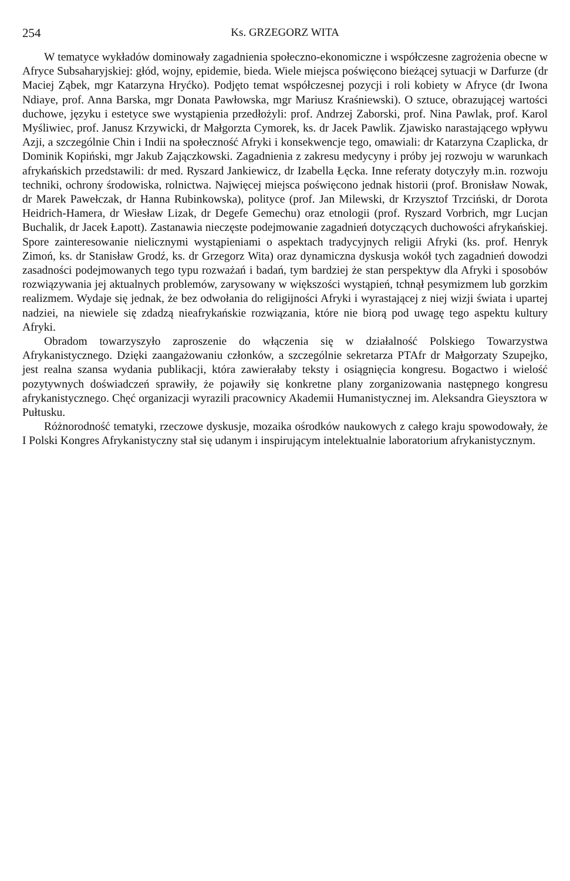254 Ks. GRZEGORZ WITA
W tematyce wykładów dominowały zagadnienia społeczno-ekonomiczne i współczesne zagrożenia obecne w Afryce Subsaharyjskiej: głód, wojny, epidemie, bieda. Wiele miejsca poświęcono bieżącej sytuacji w Darfurze (dr Maciej Ząbek, mgr Katarzyna Hryćko). Podjęto temat współczesnej pozycji i roli kobiety w Afryce (dr Iwona Ndiaye, prof. Anna Barska, mgr Donata Pawłowska, mgr Mariusz Kraśniewski). O sztuce, obrazującej wartości duchowe, języku i estetyce swe wystąpienia przedłożyli: prof. Andrzej Zaborski, prof. Nina Pawlak, prof. Karol Myśliwiec, prof. Janusz Krzywicki, dr Małgorzta Cymorek, ks. dr Jacek Pawlik. Zjawisko narastającego wpływu Azji, a szczególnie Chin i Indii na społeczność Afryki i konsekwencje tego, omawiali: dr Katarzyna Czaplicka, dr Dominik Kopiński, mgr Jakub Zajączkowski. Zagadnienia z zakresu medycyny i próby jej rozwoju w warunkach afrykańskich przedstawili: dr med. Ryszard Jankiewicz, dr Izabella Łęcka. Inne referaty dotyczyły m.in. rozwoju techniki, ochrony środowiska, rolnictwa. Najwięcej miejsca poświęcono jednak historii (prof. Bronisław Nowak, dr Marek Pawełczak, dr Hanna Rubinkowska), polityce (prof. Jan Milewski, dr Krzysztof Trzciński, dr Dorota Heidrich-Hamera, dr Wiesław Lizak, dr Degefe Gemechu) oraz etnologii (prof. Ryszard Vorbrich, mgr Lucjan Buchalik, dr Jacek Łapott). Zastanawia nieczęste podejmowanie zagadnień dotyczących duchowości afrykańskiej. Spore zainteresowanie nielicznymi wystąpieniami o aspektach tradycyjnych religii Afryki (ks. prof. Henryk Zimoń, ks. dr Stanisław Grodź, ks. dr Grzegorz Wita) oraz dynamiczna dyskusja wokół tych zagadnień dowodzi zasadności podejmowanych tego typu rozważań i badań, tym bardziej że stan perspektyw dla Afryki i sposobów rozwiązywania jej aktualnych problemów, zarysowany w większości wystąpień, tchnął pesymizmem lub gorzkim realizmem. Wydaje się jednak, że bez odwołania do religijności Afryki i wyrastającej z niej wizji świata i upartej nadziei, na niewiele się zdadzą nieafrykańskie rozwiązania, które nie biorą pod uwagę tego aspektu kultury Afryki.
Obradom towarzyszyło zaproszenie do włączenia się w działalność Polskiego Towarzystwa Afrykanistycznego. Dzięki zaangażowaniu członków, a szczególnie sekretarza PTAfr dr Małgorzaty Szupejko, jest realna szansa wydania publikacji, która zawierałaby teksty i osiągnięcia kongresu. Bogactwo i wielość pozytywnych doświadczeń sprawiły, że pojawiły się konkretne plany zorganizowania następnego kongresu afrykanistycznego. Chęć organizacji wyrazili pracownicy Akademii Humanistycznej im. Aleksandra Gieysztora w Pułtusku.
Różnorodność tematyki, rzeczowe dyskusje, mozaika ośrodków naukowych z całego kraju spowodowały, że I Polski Kongres Afrykanistyczny stał się udanym i inspirującym intelektualnie laboratorium afrykanistycznym.